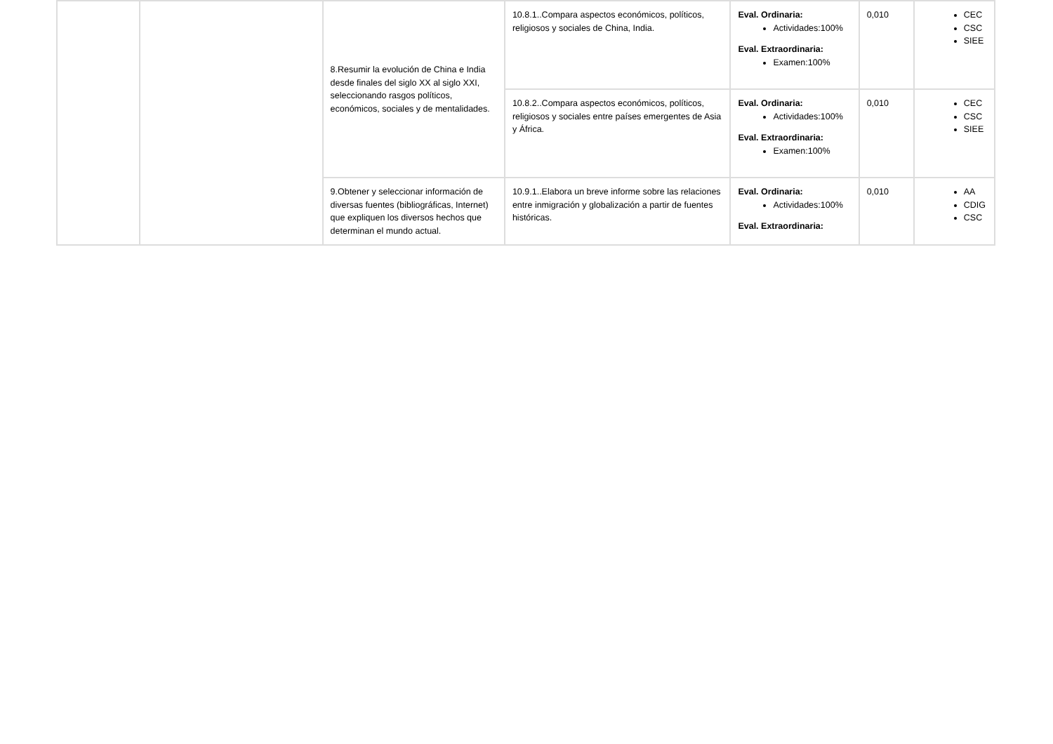| | | 8.Resumir la evolución de China e India desde finales del siglo XX al siglo XXI, seleccionando rasgos políticos, económicos, sociales y de mentalidades. | 10.8.1..Compara aspectos económicos, políticos, religiosos y sociales de China, India. | Eval. Ordinaria: Actividades:100% Eval. Extraordinaria: Examen:100% | 0,010 | CEC CSC SIEE |
| | | | 10.8.2..Compara aspectos económicos, políticos, religiosos y sociales entre países emergentes de Asia y África. | Eval. Ordinaria: Actividades:100% Eval. Extraordinaria: Examen:100% | 0,010 | CEC CSC SIEE |
| | | 9.Obtener y seleccionar información de diversas fuentes (bibliográficas, Internet) que expliquen los diversos hechos que determinan el mundo actual. | 10.9.1..Elabora un breve informe sobre las relaciones entre inmigración y globalización a partir de fuentes históricas. | Eval. Ordinaria: Actividades:100% Eval. Extraordinaria: | 0,010 | AA CDIG CSC |